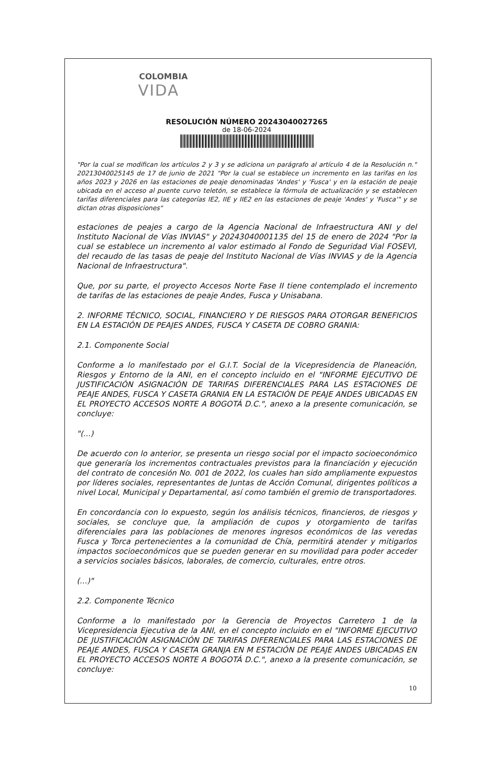COLOMBIA
VIDA
RESOLUCIÓN NÚMERO 20243040027265
de 18-06-2024
"Por la cual se modifican los artículos 2 y 3 y se adiciona un parágrafo al artículo 4 de la Resolución n.° 20213040025145 de 17 de junio de 2021 "Por la cual se establece un incremento en las tarifas en los años 2023 y 2026 en las estaciones de peaje denominadas 'Andes' y 'Fusca' y en la estación de peaje ubicada en el acceso al puente curvo teletón, se establece la fórmula de actualización y se establecen tarifas diferenciales para las categorías IE2, IIE y IIE2 en las estaciones de peaje 'Andes' y 'Fusca'" y se dictan otras disposiciones"
estaciones de peajes a cargo de la Agencia Nacional de Infraestructura ANI y del Instituto Nacional de Vías INVIAS" y 20243040001135 del 15 de enero de 2024 "Por la cual se establece un incremento al valor estimado al Fondo de Seguridad Vial FOSEVI, del recaudo de las tasas de peaje del Instituto Nacional de Vías INVIAS y de la Agencia Nacional de Infraestructura".
Que, por su parte, el proyecto Accesos Norte Fase II tiene contemplado el incremento de tarifas de las estaciones de peaje Andes, Fusca y Unisabana.
2. INFORME TÉCNICO, SOCIAL, FINANCIERO Y DE RIESGOS PARA OTORGAR BENEFICIOS EN LA ESTACIÓN DE PEAJES ANDES, FUSCA Y CASETA DE COBRO GRANIA:
2.1. Componente Social
Conforme a lo manifestado por el G.I.T. Social de la Vicepresidencia de Planeación, Riesgos y Entorno de la ANI, en el concepto incluido en el "INFORME EJECUTIVO DE JUSTIFICACIÓN ASIGNACIÓN DE TARIFAS DIFERENCIALES PARA LAS ESTACIONES DE PEAJE ANDES, FUSCA Y CASETA GRANIA EN LA ESTACIÓN DE PEAJE ANDES UBICADAS EN EL PROYECTO ACCESOS NORTE A BOGOTÁ D.C.", anexo a la presente comunicación, se concluye:
"(...)
De acuerdo con lo anterior, se presenta un riesgo social por el impacto socioeconómico que generaría los incrementos contractuales previstos para la financiación y ejecución del contrato de concesión No. 001 de 2022, los cuales han sido ampliamente expuestos por líderes sociales, representantes de Juntas de Acción Comunal, dirigentes políticos a nivel Local, Municipal y Departamental, así como también el gremio de transportadores.
En concordancia con lo expuesto, según los análisis técnicos, financieros, de riesgos y sociales, se concluye que, la ampliación de cupos y otorgamiento de tarifas diferenciales para las poblaciones de menores ingresos económicos de las veredas Fusca y Torca pertenecientes a la comunidad de Chía, permitirá atender y mitigarlos impactos socioeconómicos que se pueden generar en su movilidad para poder acceder a servicios sociales básicos, laborales, de comercio, culturales, entre otros.
(...)"
2.2. Componente Técnico
Conforme a lo manifestado por la Gerencia de Proyectos Carretero 1 de la Vicepresidencia Ejecutiva de la ANI, en el concepto incluido en el "INFORME EJECUTIVO DE JUSTIFICACIÓN ASIGNACIÓN DE TARIFAS DIFERENCIALES PARA LAS ESTACIONES DE PEAJE ANDES, FUSCA Y CASETA GRANJA EN M ESTACIÓN DE PEAJE ANDES UBICADAS EN EL PROYECTO ACCESOS NORTE A BOGOTÁ D.C.", anexo a la presente comunicación, se concluye:
10